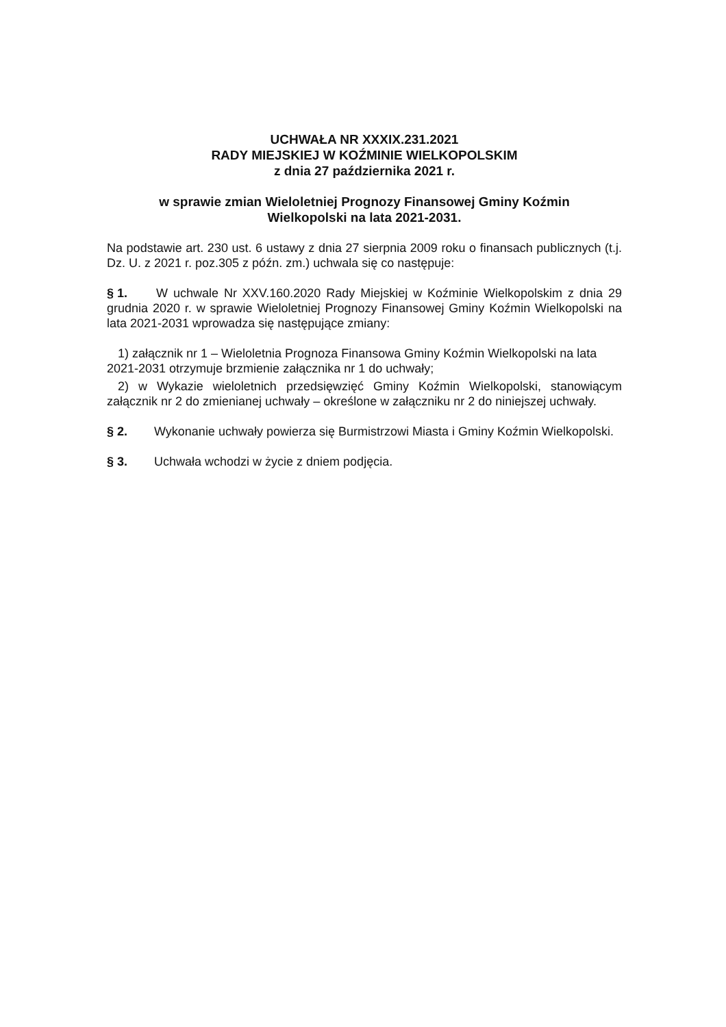UCHWAŁA NR XXXIX.231.2021
RADY MIEJSKIEJ W KOŹMINIE WIELKOPOLSKIM
z dnia 27 października 2021 r.
w sprawie zmian Wieloletniej Prognozy Finansowej Gminy Koźmin
Wielkopolski na lata 2021-2031.
Na podstawie art. 230 ust. 6 ustawy z dnia 27 sierpnia 2009 roku o finansach publicznych (t.j. Dz. U. z 2021 r. poz.305 z późn. zm.) uchwala się co następuje:
§ 1. W uchwale Nr XXV.160.2020 Rady Miejskiej w Koźminie Wielkopolskim z dnia 29 grudnia 2020 r. w sprawie Wieloletniej Prognozy Finansowej Gminy Koźmin Wielkopolski na lata 2021-2031 wprowadza się następujące zmiany:
1) załącznik nr 1 – Wieloletnia Prognoza Finansowa Gminy Koźmin Wielkopolski na lata 2021-2031 otrzymuje brzmienie załącznika nr 1 do uchwały;
2) w Wykazie wieloletnich przedsięwzięć Gminy Koźmin Wielkopolski, stanowiącym załącznik nr 2 do zmienianej uchwały – określone w załączniku nr 2 do niniejszej uchwały.
§ 2. Wykonanie uchwały powierza się Burmistrzowi Miasta i Gminy Koźmin Wielkopolski.
§ 3. Uchwała wchodzi w życie z dniem podjęcia.